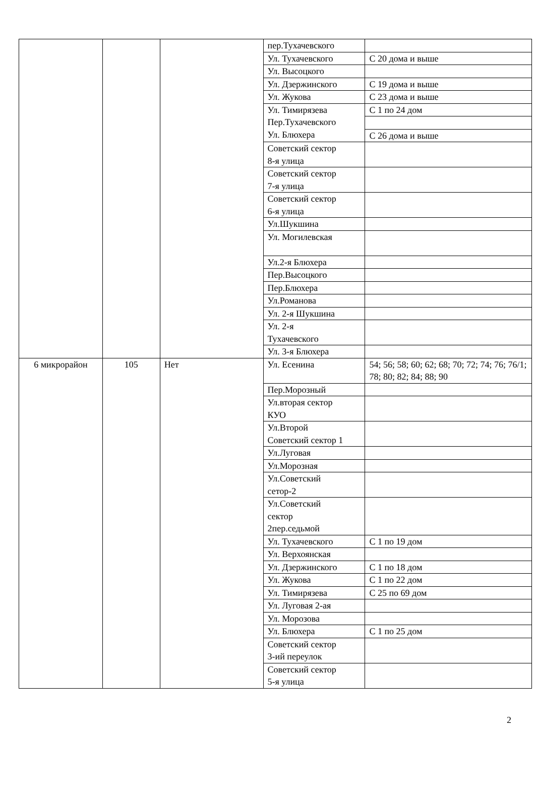| | | | пер.Тухачевского | |
| | | | Ул. Тухачевского | С 20 дома и выше |
| | | | Ул. Высоцкого | |
| | | | Ул. Дзержинского | С 19 дома и выше |
| | | | Ул. Жукова | С 23 дома и выше |
| | | | Ул. Тимирязева Пер.Тухачевского Ул. Блюхера | С 1 по 24 дом |
| | | | | С 26 дома и выше |
| | | | Советский сектор 8-я улица | |
| | | | Советский сектор 7-я улица | |
| | | | Советский сектор 6-я улица | |
| | | | Ул.Шукшина | |
| | | | Ул. Могилевская | |
| | | | Ул.2-я Блюхера | |
| | | | Пер.Высоцкого | |
| | | | Пер.Блюхера | |
| | | | Ул.Романова | |
| | | | Ул. 2-я Шукшина | |
| | | | Ул. 2-я Тухачевского | |
| | | | Ул. 3-я Блюхера | |
| 6 микрорайон | 105 | Нет | Ул. Есенина | 54; 56; 58; 60; 62; 68; 70; 72; 74; 76; 76/1; 78; 80; 82; 84; 88; 90 |
| | | | Пер.Морозный | |
| | | | Ул.вторая сектор КУО | |
| | | | Ул.Второй Советский сектор 1 | |
| | | | Ул.Луговая | |
| | | | Ул.Морозная | |
| | | | Ул.Советский сетор-2 | |
| | | | Ул.Советский сектор 2пер.седьмой | |
| | | | Ул. Тухачевского | С 1 по 19 дом |
| | | | Ул. Верхоянская | |
| | | | Ул. Дзержинского | С 1 по 18 дом |
| | | | Ул. Жукова | С 1 по 22 дом |
| | | | Ул. Тимирязева | С 25 по 69 дом |
| | | | Ул. Луговая 2-ая | |
| | | | Ул. Морозова | |
| | | | Ул. Блюхера | С 1 по 25 дом |
| | | | Советский сектор 3-ий переулок | |
| | | | Советский сектор 5-я улица | |
2